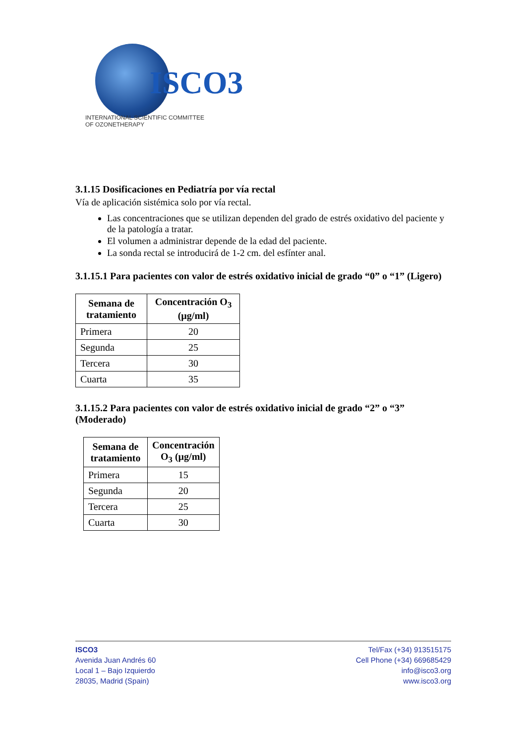ISCO3
INTERNATIONAL SCIENTIFIC COMMITTEE
OF OZONETHERAPY
3.1.15 Dosificaciones en Pediatría por vía rectal
Vía de aplicación sistémica solo por vía rectal.
Las concentraciones que se utilizan dependen del grado de estrés oxidativo del paciente y de la patología a tratar.
El volumen a administrar depende de la edad del paciente.
La sonda rectal se introducirá de 1-2 cm. del esfínter anal.
3.1.15.1 Para pacientes con valor de estrés oxidativo inicial de grado “0” o “1” (Ligero)
| Semana de tratamiento | Concentración O<sub>3</sub> (µg/ml) |
| --- | --- |
| Primera | 20 |
| Segunda | 25 |
| Tercera | 30 |
| Cuarta | 35 |
3.1.15.2 Para pacientes con valor de estrés oxidativo inicial de grado “2” o “3” (Moderado)
| Semana de tratamiento | Concentración O<sub>3</sub> (µg/ml) |
| --- | --- |
| Primera | 15 |
| Segunda | 20 |
| Tercera | 25 |
| Cuarta | 30 |
ISCO3
Avenida Juan Andrés 60
Local 1 – Bajo Izquierdo
28035, Madrid (Spain)
Tel/Fax (+34) 913515175
Cell Phone (+34) 669685429
info@isco3.org
www.isco3.org